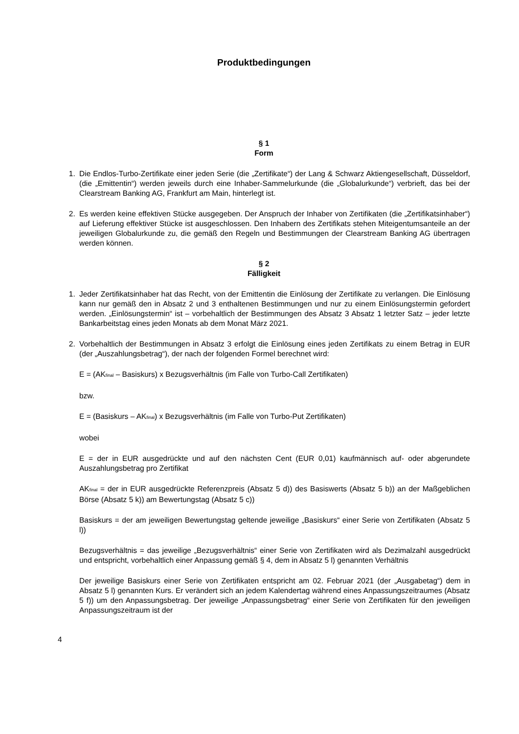Produktbedingungen
§ 1
Form
1. Die Endlos-Turbo-Zertifikate einer jeden Serie (die „Zertifikate“) der Lang & Schwarz Aktiengesellschaft, Düsseldorf, (die „Emittentin“) werden jeweils durch eine Inhaber-Sammelurkunde (die „Globalurkunde“) verbrieft, das bei der Clearstream Banking AG, Frankfurt am Main, hinterlegt ist.
2. Es werden keine effektiven Stücke ausgegeben. Der Anspruch der Inhaber von Zertifikaten (die „Zertifikatsinhaber“) auf Lieferung effektiver Stücke ist ausgeschlossen. Den Inhabern des Zertifikats stehen Miteigentumsanteile an der jeweiligen Globalurkunde zu, die gemäß den Regeln und Bestimmungen der Clearstream Banking AG übertragen werden können.
§ 2
Fälligkeit
1. Jeder Zertifikatsinhaber hat das Recht, von der Emittentin die Einlösung der Zertifikate zu verlangen. Die Einlösung kann nur gemäß den in Absatz 2 und 3 enthaltenen Bestimmungen und nur zu einem Einlösungstermin gefordert werden. „Einlösungstermin“ ist – vorbehaltlich der Bestimmungen des Absatz 3 Absatz 1 letzter Satz – jeder letzte Bankarbeitstag eines jeden Monats ab dem Monat März 2021.
2. Vorbehaltlich der Bestimmungen in Absatz 3 erfolgt die Einlösung eines jeden Zertifikats zu einem Betrag in EUR (der „Auszahlungsbetrag“), der nach der folgenden Formel berechnet wird:
E = (AK<sub>final</sub> – Basiskurs) x Bezugsverhältnis (im Falle von Turbo-Call Zertifikaten)
bzw.
E = (Basiskurs – AK<sub>final</sub>) x Bezugsverhältnis (im Falle von Turbo-Put Zertifikaten)
wobei
E = der in EUR ausgedrückte und auf den nächsten Cent (EUR 0,01) kaufmännisch auf- oder abgerundete Auszahlungsbetrag pro Zertifikat
AK<sub>final</sub> = der in EUR ausgedrückte Referenzpreis (Absatz 5 d)) des Basiswerts (Absatz 5 b)) an der Maßgeblichen Börse (Absatz 5 k)) am Bewertungstag (Absatz 5 c))
Basiskurs = der am jeweiligen Bewertungstag geltende jeweilige „Basiskurs“ einer Serie von Zertifikaten (Absatz 5 l))
Bezugsverhältnis = das jeweilige „Bezugsverhältnis“ einer Serie von Zertifikaten wird als Dezimalzahl ausgedrückt und entspricht, vorbehaltlich einer Anpassung gemäß § 4, dem in Absatz 5 l) genannten Verhältnis
Der jeweilige Basiskurs einer Serie von Zertifikaten entspricht am 02. Februar 2021 (der „Ausgabetag“) dem in Absatz 5 l) genannten Kurs. Er verändert sich an jedem Kalendertag während eines Anpassungszeitraumes (Absatz 5 f)) um den Anpassungsbetrag. Der jeweilige „Anpassungsbetrag“ einer Serie von Zertifikaten für den jeweiligen Anpassungszeitraum ist der
4